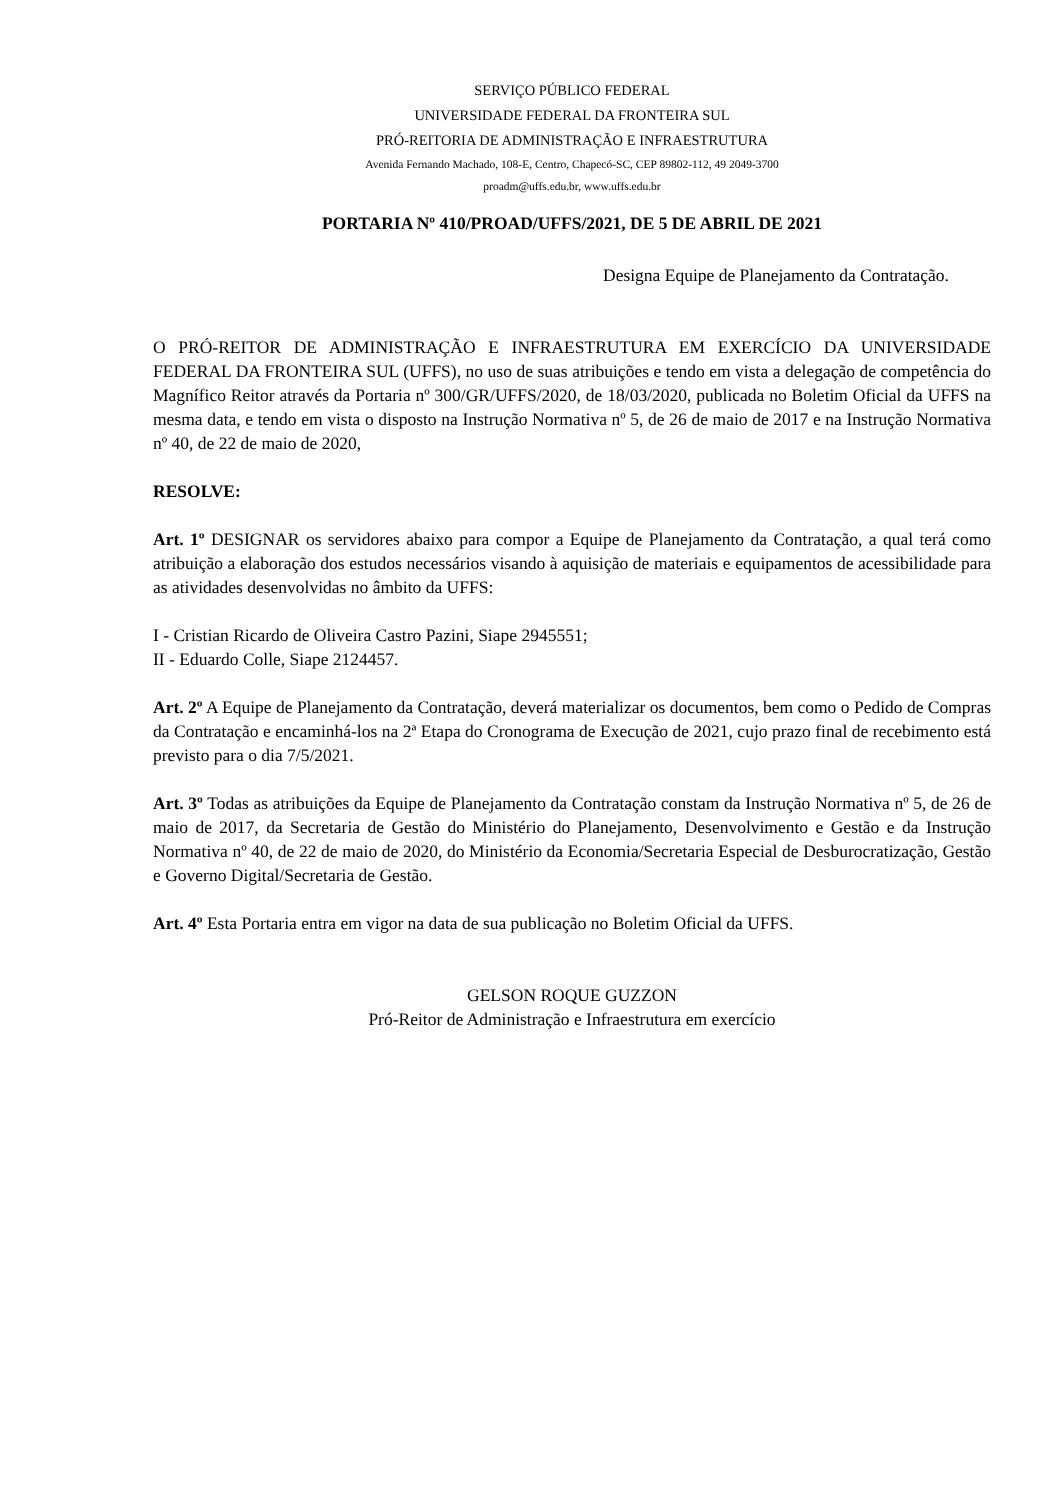SERVIÇO PÚBLICO FEDERAL
UNIVERSIDADE FEDERAL DA FRONTEIRA SUL
PRÓ-REITORIA DE ADMINISTRAÇÃO E INFRAESTRUTURA
Avenida Fernando Machado, 108-E, Centro, Chapecó-SC, CEP 89802-112, 49 2049-3700
proadm@uffs.edu.br, www.uffs.edu.br
PORTARIA Nº 410/PROAD/UFFS/2021, DE 5 DE ABRIL DE 2021
Designa Equipe de Planejamento da Contratação.
O PRÓ-REITOR DE ADMINISTRAÇÃO E INFRAESTRUTURA EM EXERCÍCIO DA UNIVERSIDADE FEDERAL DA FRONTEIRA SUL (UFFS), no uso de suas atribuições e tendo em vista a delegação de competência do Magnífico Reitor através da Portaria nº 300/GR/UFFS/2020, de 18/03/2020, publicada no Boletim Oficial da UFFS na mesma data, e tendo em vista o disposto na Instrução Normativa nº 5, de 26 de maio de 2017 e na Instrução Normativa nº 40, de 22 de maio de 2020,
RESOLVE:
Art. 1º DESIGNAR os servidores abaixo para compor a Equipe de Planejamento da Contratação, a qual terá como atribuição a elaboração dos estudos necessários visando à aquisição de materiais e equipamentos de acessibilidade para as atividades desenvolvidas no âmbito da UFFS:
I - Cristian Ricardo de Oliveira Castro Pazini, Siape 2945551;
II - Eduardo Colle, Siape 2124457.
Art. 2º A Equipe de Planejamento da Contratação, deverá materializar os documentos, bem como o Pedido de Compras da Contratação e encaminhá-los na 2ª Etapa do Cronograma de Execução de 2021, cujo prazo final de recebimento está previsto para o dia 7/5/2021.
Art. 3º Todas as atribuições da Equipe de Planejamento da Contratação constam da Instrução Normativa nº 5, de 26 de maio de 2017, da Secretaria de Gestão do Ministério do Planejamento, Desenvolvimento e Gestão e da Instrução Normativa nº 40, de 22 de maio de 2020, do Ministério da Economia/Secretaria Especial de Desburocratização, Gestão e Governo Digital/Secretaria de Gestão.
Art. 4º Esta Portaria entra em vigor na data de sua publicação no Boletim Oficial da UFFS.
GELSON ROQUE GUZZON
Pró-Reitor de Administração e Infraestrutura em exercício